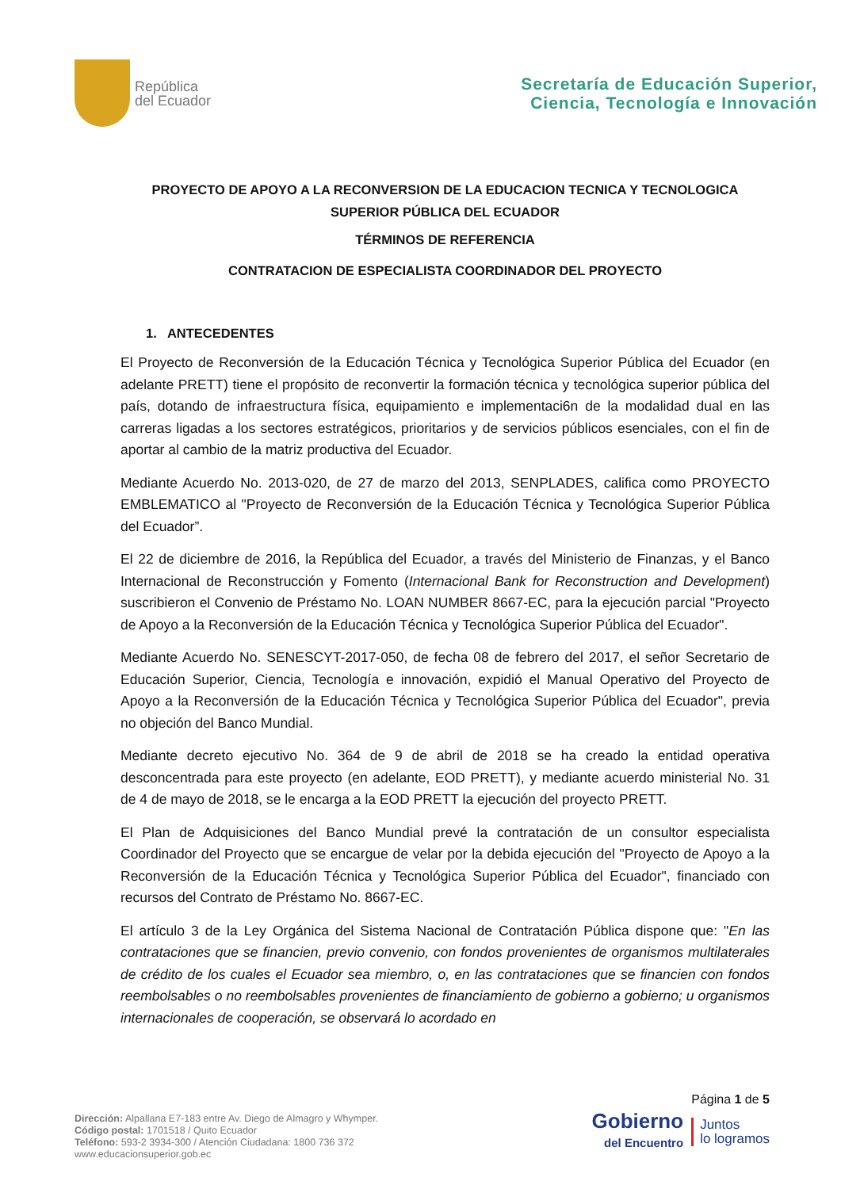República
del Ecuador
Secretaría de Educación Superior,
Ciencia, Tecnología e Innovación
PROYECTO DE APOYO A LA RECONVERSION DE LA EDUCACION TECNICA Y TECNOLOGICA SUPERIOR PÚBLICA DEL ECUADOR
TÉRMINOS DE REFERENCIA
CONTRATACION DE ESPECIALISTA COORDINADOR DEL PROYECTO
1. ANTECEDENTES
El Proyecto de Reconversión de la Educación Técnica y Tecnológica Superior Pública del Ecuador (en adelante PRETT) tiene el propósito de reconvertir la formación técnica y tecnológica superior pública del país, dotando de infraestructura física, equipamiento e implementaci6n de la modalidad dual en las carreras ligadas a los sectores estratégicos, prioritarios y de servicios públicos esenciales, con el fin de aportar al cambio de la matriz productiva del Ecuador.
Mediante Acuerdo No. 2013-020, de 27 de marzo del 2013, SENPLADES, califica como PROYECTO EMBLEMATICO al "Proyecto de Reconversión de la Educación Técnica y Tecnológica Superior Pública del Ecuador”.
El 22 de diciembre de 2016, la República del Ecuador, a través del Ministerio de Finanzas, y el Banco Internacional de Reconstrucción y Fomento (Internacional Bank for Reconstruction and Development) suscribieron el Convenio de Préstamo No. LOAN NUMBER 8667-EC, para la ejecución parcial "Proyecto de Apoyo a la Reconversión de la Educación Técnica y Tecnológica Superior Pública del Ecuador".
Mediante Acuerdo No. SENESCYT-2017-050, de fecha 08 de febrero del 2017, el señor Secretario de Educación Superior, Ciencia, Tecnología e innovación, expidió el Manual Operativo del Proyecto de Apoyo a la Reconversión de la Educación Técnica y Tecnológica Superior Pública del Ecuador", previa no objeción del Banco Mundial.
Mediante decreto ejecutivo No. 364 de 9 de abril de 2018 se ha creado la entidad operativa desconcentrada para este proyecto (en adelante, EOD PRETT), y mediante acuerdo ministerial No. 31 de 4 de mayo de 2018, se le encarga a la EOD PRETT la ejecución del proyecto PRETT.
El Plan de Adquisiciones del Banco Mundial prevé la contratación de un consultor especialista Coordinador del Proyecto que se encargue de velar por la debida ejecución del "Proyecto de Apoyo a la Reconversión de la Educación Técnica y Tecnológica Superior Pública del Ecuador", financiado con recursos del Contrato de Préstamo No. 8667-EC.
El artículo 3 de la Ley Orgánica del Sistema Nacional de Contratación Pública dispone que: "En las contrataciones que se financien, previo convenio, con fondos provenientes de organismos multilaterales de crédito de los cuales el Ecuador sea miembro, o, en las contrataciones que se financien con fondos reembolsables o no reembolsables provenientes de financiamiento de gobierno a gobierno; u organismos internacionales de cooperación, se observará lo acordado en
Dirección: Alpallana E7-183 entre Av. Diego de Almagro y Whymper.
Código postal: 1701518 / Quito Ecuador
Teléfono: 593-2 3934-300 / Atención Ciudadana: 1800 736 372
www.educacionsuperior.gob.ec
Página 1 de 5
Gobierno
del Encuentro
Juntos
lo logramos